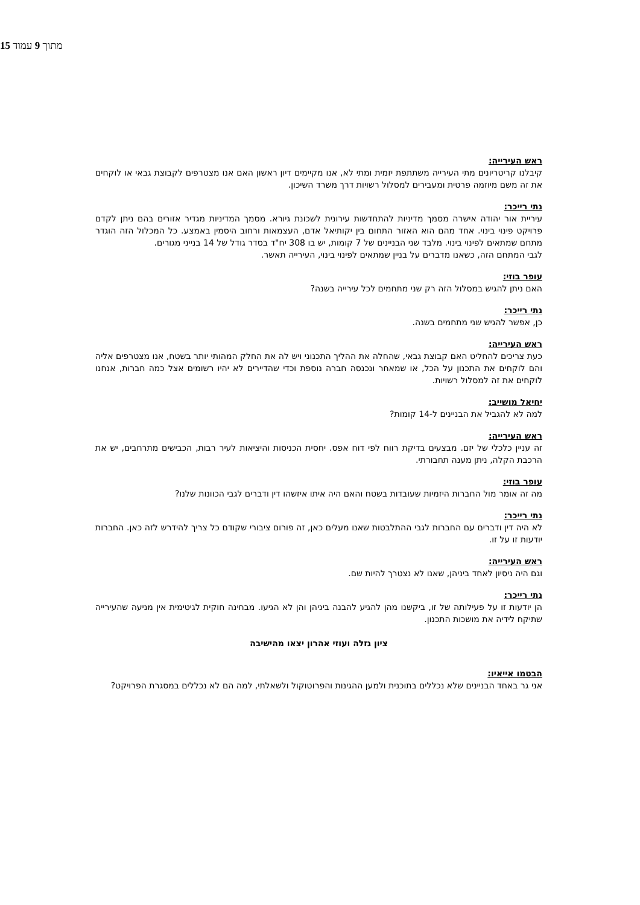15 מתוך 9 עמוד
ראש העירייה:
קיבלנו קריטריונים מתי העירייה משתתפת יזמית ומתי לא, אנו מקיימים דיון ראשון האם אנו מצטרפים לקבוצת גבאי או לוקחים את זה משם מיוזמה פרטית ומעבירים למסלול רשויות דרך משרד השיכון.
נתי רייכר:
עיריית אור יהודה אישרה מסמך מדיניות להתחדשות עירונית לשכונת גיורא. מסמך המדיניות מגדיר אזורים בהם ניתן לקדם פרויקט פינוי בינוי. אחד מהם הוא האזור התחום בין יקותיאל אדם, העצמאות ורחוב היסמין באמצע. כל המכלול הזה הוגדר מתחם שמתאים לפינוי בינוי. מלבד שני הבניינים של 7 קומות, יש בו 308 יח"ד בסדר גודל של 14 בנייני מגורים.
לגבי המתחם הזה, כשאנו מדברים על בניין שמתאים לפינוי בינוי, העירייה תאשר.
עופר בוזי:
האם ניתן להגיש במסלול הזה רק שני מתחמים לכל עירייה בשנה?
נתי רייכר:
כן, אפשר להגיש שני מתחמים בשנה.
ראש העירייה:
כעת צריכים להחליט האם קבוצת גבאי, שהחלה את ההליך התכנוני ויש לה את החלק המהותי יותר בשטח, אנו מצטרפים אליה והם לוקחים את התכנון על הכל, או שמאחר ונכנסה חברה נוספת וכדי שהדיירים לא יהיו רשומים אצל כמה חברות, אנחנו לוקחים את זה למסלול רשויות.
יחיאל מושייב:
למה לא להגביל את הבניינים ל-14 קומות?
ראש העירייה:
זה עניין כלכלי של יזם. מבצעים בדיקת רווח לפי דוח אפס. יחסית הכניסות והיציאות לעיר רבות, הכבישים מתרחבים, יש את הרכבת הקלה, ניתן מענה תחבורתי.
עופר בוזי:
מה זה אומר מול החברות היזמיות שעובדות בשטח והאם היה איתו איזשהו דין ודברים לגבי הכוונות שלנו?
נתי רייכר:
לא היה דין ודברים עם החברות לגבי ההתלבטות שאנו מעלים כאן, זה פורום ציבורי שקודם כל צריך להידרש לזה כאן. החברות יודעות זו על זו.
ראש העירייה:
וגם היה ניסיון לאחד ביניהן, שאנו לא נצטרך להיות שם.
נתי רייכר:
הן יודעות זו על פעילותה של זו, ביקשנו מהן להגיע להבנה ביניהן והן לא הגיעו. מבחינה חוקית לגיטימית אין מניעה שהעירייה שתיקח לידיה את מושכות התכנון.
ציון גזלה ועוזי אהרון יצאו מהישיבה
הבטמו אייאיו:
אני גר באחד הבניינים שלא נכללים בתוכנית ולמען ההגינות והפרוטוקול ולשאלתי, למה הם לא נכללים במסגרת הפרויקט?